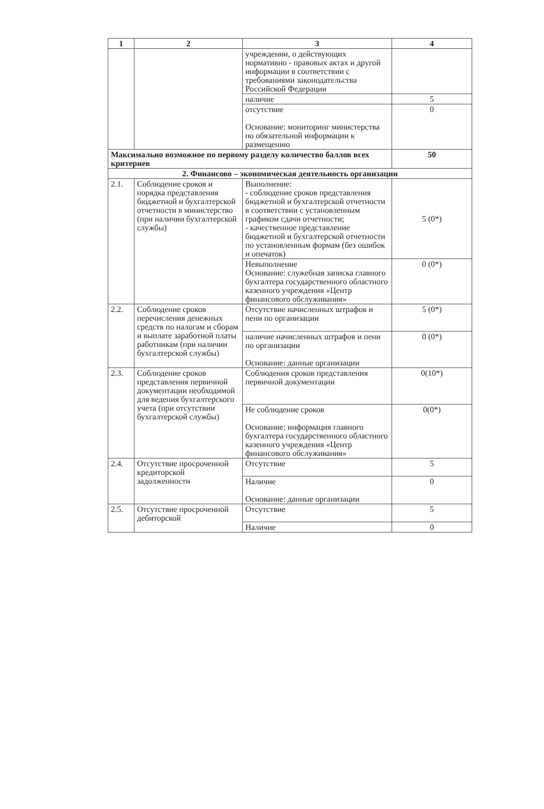| 1 | 2 | 3 | 4 |
| --- | --- | --- | --- |
| | | учреждении, о действующих нормативно - правовых актах и другой информации в соответствии с требованиями законодательства Российской Федерации | |
| | | наличие | 5 |
| | | отсутствие Основание: мониторинг министерства по обязательной информации к размещению | 0 |
| Максимально возможное по первому разделу количество баллов всех критериев | | | 50 |
| 2. Финансово – экономическая деятельность организации | | | |
| 2.1. | Соблюдение сроков и порядка представления бюджетной и бухгалтерской отчетности в министерство (при наличии бухгалтерской службы) | Выполнение: - соблюдение сроков представления бюджетной и бухгалтерской отчетности в соответствии с установленным графиком сдачи отчетности; - качественное представление бюджетной и бухгалтерской отчетности по установленным формам (без ошибок и опечаток) | 5 (0*) |
| | | Невыполнение Основание: служебная записка главного бухгалтера государственного областного казенного учреждения «Центр финансового обслуживания» | 0 (0*) |
| 2.2. | Соблюдение сроков перечисления денежных средств по налогам и сборам и выплате заработной платы работникам (при наличии бухгалтерской службы) | Отсутствие начисленных штрафов и пени по организации | 5 (0*) |
| | | наличие начисленных штрафов и пени по организации Основание: данные организации | 0 (0*) |
| 2.3. | Соблюдение сроков представления первичной документации необходимой для ведения бухгалтерского учета (при отсутствии бухгалтерской службы) | Соблюдения сроков представления первичной документации | 0(10*) |
| | | Не соблюдение сроков Основание: информация главного бухгалтера государственного областного казенного учреждения «Центр финансового обслуживания» | 0(0*) |
| 2.4. | Отсутствие просроченной кредиторской задолженности | Отсутствие | 5 |
| | | Наличие Основание: данные организации | 0 |
| 2.5. | Отсутствие просроченной дебиторской | Отсутствие | 5 |
| | | Наличие | 0 |